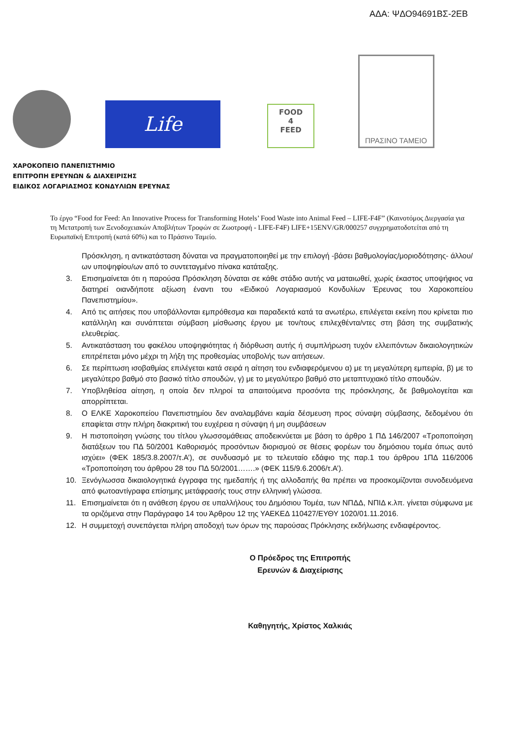ΑΔΑ: ΨΔΟ94691ΒΣ-2ΕΒ
Life
FOOD
4
FEED
ΠΡΑΣΙΝΟ ΤΑΜΕΙΟ
ΧΑΡΟΚΟΠΕΙΟ ΠΑΝΕΠΙΣΤΗΜΙΟ
ΕΠΙΤΡΟΠΗ ΕΡΕΥΝΩΝ & ΔΙΑΧΕΙΡΙΣΗΣ
ΕΙΔΙΚΟΣ ΛΟΓΑΡΙΑΣΜΟΣ ΚΟΝΔΥΛΙΩΝ ΕΡΕΥΝΑΣ
Το έργο “Food for Feed: An Innovative Process for Transforming Hotels’ Food Waste into Animal Feed – LIFE-F4F” (Καινοτόμος Διεργασία για τη Μετατροπή των Ξενοδοχειακών Αποβλήτων Τροφών σε Ζωοτροφή - LIFE-F4F) LIFE+15ENV/GR/000257 συγχρηματοδοτείται από τη Ευρωπαϊκή Επιτροπή (κατά 60%) και το Πράσινο Ταμείο.
Πρόσκληση, η αντικατάσταση δύναται να πραγματοποιηθεί με την επιλογή -βάσει βαθμολογίας/μοριοδότησης- άλλου/ων υποψηφίου/ων από το συντεταγμένο πίνακα κατάταξης.
3. Επισημαίνεται ότι η παρούσα Πρόσκληση δύναται σε κάθε στάδιο αυτής να ματαιωθεί, χωρίς έκαστος υποψήφιος να διατηρεί οιανδήποτε αξίωση έναντι του «Ειδικού Λογαριασμού Κονδυλίων Έρευνας του Χαροκοπείου Πανεπιστημίου».
4. Από τις αιτήσεις που υποβάλλονται εμπρόθεσμα και παραδεκτά κατά τα ανωτέρω, επιλέγεται εκείνη που κρίνεται πιο κατάλληλη και συνάπτεται σύμβαση μίσθωσης έργου με τον/τους επιλεχθέντα/ντες στη βάση της συμβατικής ελευθερίας.
5. Αντικατάσταση του φακέλου υποψηφιότητας ή διόρθωση αυτής ή συμπλήρωση τυχόν ελλειπόντων δικαιολογητικών επιτρέπεται μόνο μέχρι τη λήξη της προθεσμίας υποβολής των αιτήσεων.
6. Σε περίπτωση ισοβαθμίας επιλέγεται κατά σειρά η αίτηση του ενδιαφερόμενου α) με τη μεγαλύτερη εμπειρία, β) με το μεγαλύτερο βαθμό στο βασικό τίτλο σπουδών, γ) με το μεγαλύτερο βαθμό στο μεταπτυχιακό τίτλο σπουδών.
7. Υποβληθείσα αίτηση, η οποία δεν πληροί τα απαιτούμενα προσόντα της πρόσκλησης, δε βαθμολογείται και απορρίπτεται.
8. Ο ΕΛΚΕ Χαροκοπείου Πανεπιστημίου δεν αναλαμβάνει καμία δέσμευση προς σύναψη σύμβασης, δεδομένου ότι επαφίεται στην πλήρη διακριτική του ευχέρεια η σύναψη ή μη συμβάσεων
9. Η πιστοποίηση γνώσης του τίτλου γλωσσομάθειας αποδεικνύεται με βάση το άρθρο 1 ΠΔ 146/2007 «Τροποποίηση διατάξεων του ΠΔ 50/2001 Καθορισμός προσόντων διορισμού σε θέσεις φορέων του δημόσιου τομέα όπως αυτό ισχύει» (ΦΕΚ 185/3.8.2007/τ.Α’), σε συνδυασμό με το τελευταίο εδάφιο της παρ.1 του άρθρου 1ΠΔ 116/2006 «Τροποποίηση του άρθρου 28 του ΠΔ 50/2001…….» (ΦΕΚ 115/9.6.2006/τ.Α’).
10. Ξενόγλωσσα δικαιολογητικά έγγραφα της ημεδαπής ή της αλλοδαπής θα πρέπει να προσκομίζονται συνοδευόμενα από φωτοαντίγραφα επίσημης μετάφρασής τους στην ελληνική γλώσσα.
11. Επισημαίνεται ότι η ανάθεση έργου σε υπαλλήλους του Δημόσιου Τομέα, των ΝΠΔΔ, ΝΠΙΔ κ.λπ. γίνεται σύμφωνα με τα οριζόμενα στην Παράγραφο 14 του Άρθρου 12 της ΥΑΕΚΕΔ 110427/ΕΥΘΥ 1020/01.11.2016.
12. Η συμμετοχή συνεπάγεται πλήρη αποδοχή των όρων της παρούσας Πρόκλησης εκδήλωσης ενδιαφέροντος.
Ο Πρόεδρος της Επιτροπής
Ερευνών & Διαχείρισης
Καθηγητής, Χρίστος Χαλκιάς